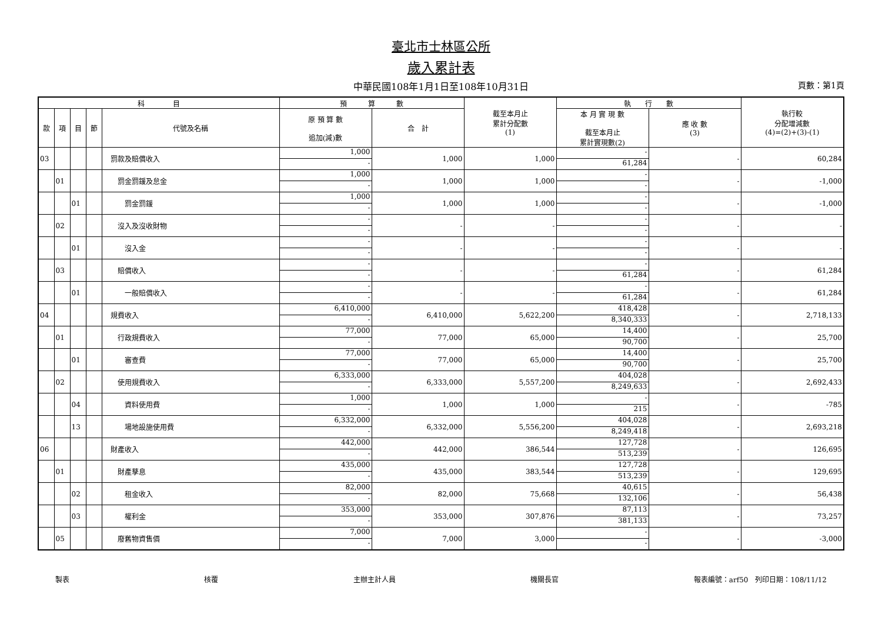臺北市士林區公所
歲入累計表
中華民國108年1月1日至108年10月31日 頁數：第1頁
| 科 目 | | | | | 預 算 數 | | 截至本月止 累計分配數 (1) | 執 行 數 | | 執行較 分配增減數 (4)=(2)+(3)-(1) |
| --- | --- | --- | --- | --- | --- | --- | --- | --- | --- | --- |
| 款 | 項 | 目 | 節 | 代號及名稱 | 原 預 算 數 追加(減)數 | 合 計 | | 本 月 實 現 數 截至本月止 累計實現數(2) | 應 收 數 (3) | |
| 03 | | | | 罰款及賠償收入 | 1,000 - | 1,000 | 1,000 | - 61,284 | - | 60,284 |
| | 01 | | | 罰金罰鍰及怠金 | 1,000 - | 1,000 | 1,000 | - - | - | -1,000 |
| | | 01 | | 罰金罰鍰 | 1,000 - | 1,000 | 1,000 | - - | - | -1,000 |
| | 02 | | | 沒入及沒收財物 | - - | - | - | - - | - | - |
| | | 01 | | 沒入金 | - - | - | - | - - | - | - |
| | 03 | | | 賠償收入 | - - | - | - | - 61,284 | - | 61,284 |
| | | 01 | | 一般賠償收入 | - - | - | - | - 61,284 | - | 61,284 |
| 04 | | | | 規費收入 | 6,410,000 - | 6,410,000 | 5,622,200 | 418,428 8,340,333 | - | 2,718,133 |
| | 01 | | | 行政規費收入 | 77,000 - | 77,000 | 65,000 | 14,400 90,700 | - | 25,700 |
| | | 01 | | 審查費 | 77,000 - | 77,000 | 65,000 | 14,400 90,700 | - | 25,700 |
| | 02 | | | 使用規費收入 | 6,333,000 - | 6,333,000 | 5,557,200 | 404,028 8,249,633 | - | 2,692,433 |
| | | 04 | | 資料使用費 | 1,000 - | 1,000 | 1,000 | - 215 | - | -785 |
| | | 13 | | 場地設施使用費 | 6,332,000 - | 6,332,000 | 5,556,200 | 404,028 8,249,418 | - | 2,693,218 |
| 06 | | | | 財產收入 | 442,000 - | 442,000 | 386,544 | 127,728 513,239 | - | 126,695 |
| | 01 | | | 財產孳息 | 435,000 - | 435,000 | 383,544 | 127,728 513,239 | - | 129,695 |
| | | 02 | | 租金收入 | 82,000 - | 82,000 | 75,668 | 40,615 132,106 | - | 56,438 |
| | | 03 | | 權利金 | 353,000 - | 353,000 | 307,876 | 87,113 381,133 | - | 73,257 |
| | 05 | | | 廢舊物資售價 | 7,000 - | 7,000 | 3,000 | - - | - | -3,000 |
製表 核覆 主辦主計人員 機關長官 報表編號：arf50　列印日期：108/11/12